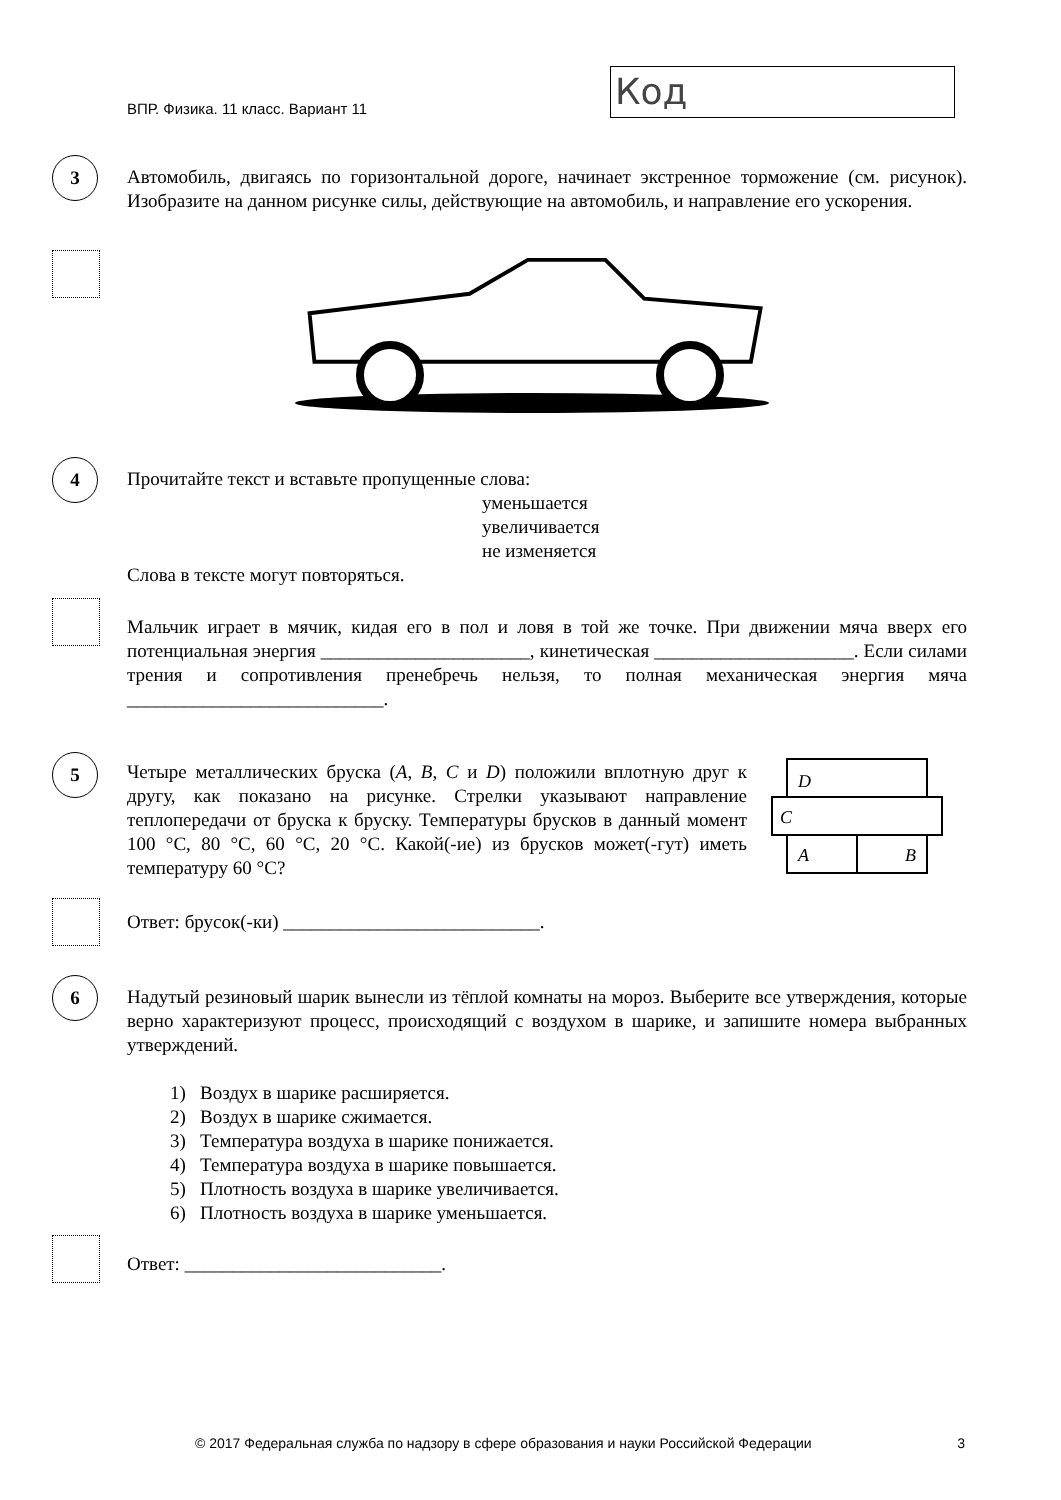ВПР. Физика. 11 класс. Вариант 11
Код
3
Автомобиль, двигаясь по горизонтальной дороге, начинает экстренное торможение (см. рисунок). Изобразите на данном рисунке силы, действующие на автомобиль, и направление его ускорения.
4
Прочитайте текст и вставьте пропущенные слова:
уменьшается
увеличивается
не изменяется
Слова в тексте могут повторяться.
Мальчик играет в мячик, кидая его в пол и ловя в той же точке. При движении мяча вверх его потенциальная энергия ______________________, кинетическая _____________________. Если силами трения и сопротивления пренебречь нельзя, то полная механическая энергия мяча ___________________________.
5
Четыре металлических бруска (A, B, C и D) положили вплотную друг к другу, как показано на рисунке. Стрелки указывают направление теплопередачи от бруска к бруску. Температуры брусков в данный момент 100 °С, 80 °С, 60 °С, 20 °С. Какой(-ие) из брусков может(-гут) иметь температуру 60 °С?
D
C
A
B
Ответ: брусок(-ки) ___________________________.
6
Надутый резиновый шарик вынесли из тёплой комнаты на мороз. Выберите все утверждения, которые верно характеризуют процесс, происходящий с воздухом в шарике, и запишите номера выбранных утверждений.
1) Воздух в шарике расширяется.
2) Воздух в шарике сжимается.
3) Температура воздуха в шарике понижается.
4) Температура воздуха в шарике повышается.
5) Плотность воздуха в шарике увеличивается.
6) Плотность воздуха в шарике уменьшается.
Ответ: ___________________________.
© 2017 Федеральная служба по надзору в сфере образования и науки Российской Федерации 3